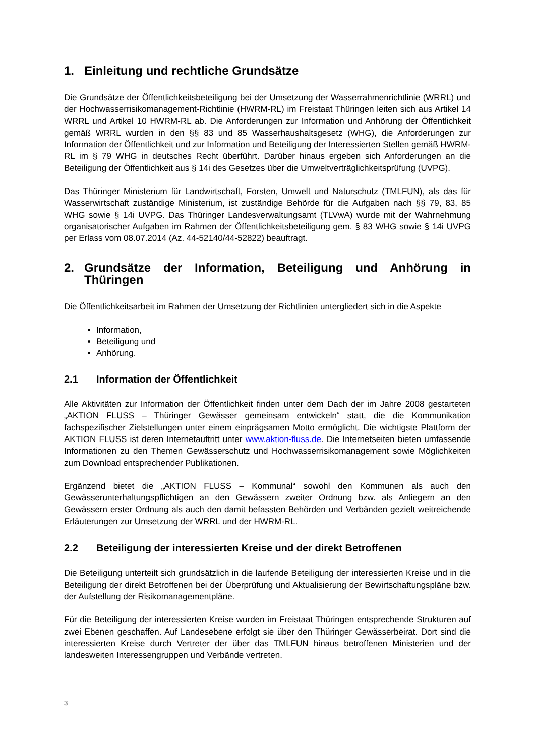1. Einleitung und rechtliche Grundsätze
Die Grundsätze der Öffentlichkeitsbeteiligung bei der Umsetzung der Wasserrahmenrichtlinie (WRRL) und der Hochwasserrisikomanagement-Richtlinie (HWRM-RL) im Freistaat Thüringen leiten sich aus Artikel 14 WRRL und Artikel 10 HWRM-RL ab. Die Anforderungen zur Information und Anhörung der Öffentlichkeit gemäß WRRL wurden in den §§ 83 und 85 Wasserhaushaltsgesetz (WHG), die Anforderungen zur Information der Öffentlichkeit und zur Information und Beteiligung der Interessierten Stellen gemäß HWRM-RL im § 79 WHG in deutsches Recht überführt. Darüber hinaus ergeben sich Anforderungen an die Beteiligung der Öffentlichkeit aus § 14i des Gesetzes über die Umweltverträglichkeitsprüfung (UVPG).
Das Thüringer Ministerium für Landwirtschaft, Forsten, Umwelt und Naturschutz (TMLFUN), als das für Wasserwirtschaft zuständige Ministerium, ist zuständige Behörde für die Aufgaben nach §§ 79, 83, 85 WHG sowie § 14i UVPG. Das Thüringer Landesverwaltungsamt (TLVwA) wurde mit der Wahrnehmung organisatorischer Aufgaben im Rahmen der Öffentlichkeitsbeteiligung gem. § 83 WHG sowie § 14i UVPG per Erlass vom 08.07.2014 (Az. 44-52140/44-52822) beauftragt.
2. Grundsätze der Information, Beteiligung und Anhörung in Thüringen
Die Öffentlichkeitsarbeit im Rahmen der Umsetzung der Richtlinien untergliedert sich in die Aspekte
Information,
Beteiligung und
Anhörung.
2.1 Information der Öffentlichkeit
Alle Aktivitäten zur Information der Öffentlichkeit finden unter dem Dach der im Jahre 2008 gestarteten „AKTION FLUSS – Thüringer Gewässer gemeinsam entwickeln“ statt, die die Kommunikation fachspezifischer Zielstellungen unter einem einprägsamen Motto ermöglicht. Die wichtigste Plattform der AKTION FLUSS ist deren Internetauftritt unter www.aktion-fluss.de. Die Internetseiten bieten umfassende Informationen zu den Themen Gewässerschutz und Hochwasserrisikomanagement sowie Möglichkeiten zum Download entsprechender Publikationen.
Ergänzend bietet die „AKTION FLUSS – Kommunal“ sowohl den Kommunen als auch den Gewässerunterhaltungspflichtigen an den Gewässern zweiter Ordnung bzw. als Anliegern an den Gewässern erster Ordnung als auch den damit befassten Behörden und Verbänden gezielt weitreichende Erläuterungen zur Umsetzung der WRRL und der HWRM-RL.
2.2 Beteiligung der interessierten Kreise und der direkt Betroffenen
Die Beteiligung unterteilt sich grundsätzlich in die laufende Beteiligung der interessierten Kreise und in die Beteiligung der direkt Betroffenen bei der Überprüfung und Aktualisierung der Bewirtschaftungspläne bzw. der Aufstellung der Risikomanagementpläne.
Für die Beteiligung der interessierten Kreise wurden im Freistaat Thüringen entsprechende Strukturen auf zwei Ebenen geschaffen. Auf Landesebene erfolgt sie über den Thüringer Gewässerbeirat. Dort sind die interessierten Kreise durch Vertreter der über das TMLFUN hinaus betroffenen Ministerien und der landesweiten Interessengruppen und Verbände vertreten.
3